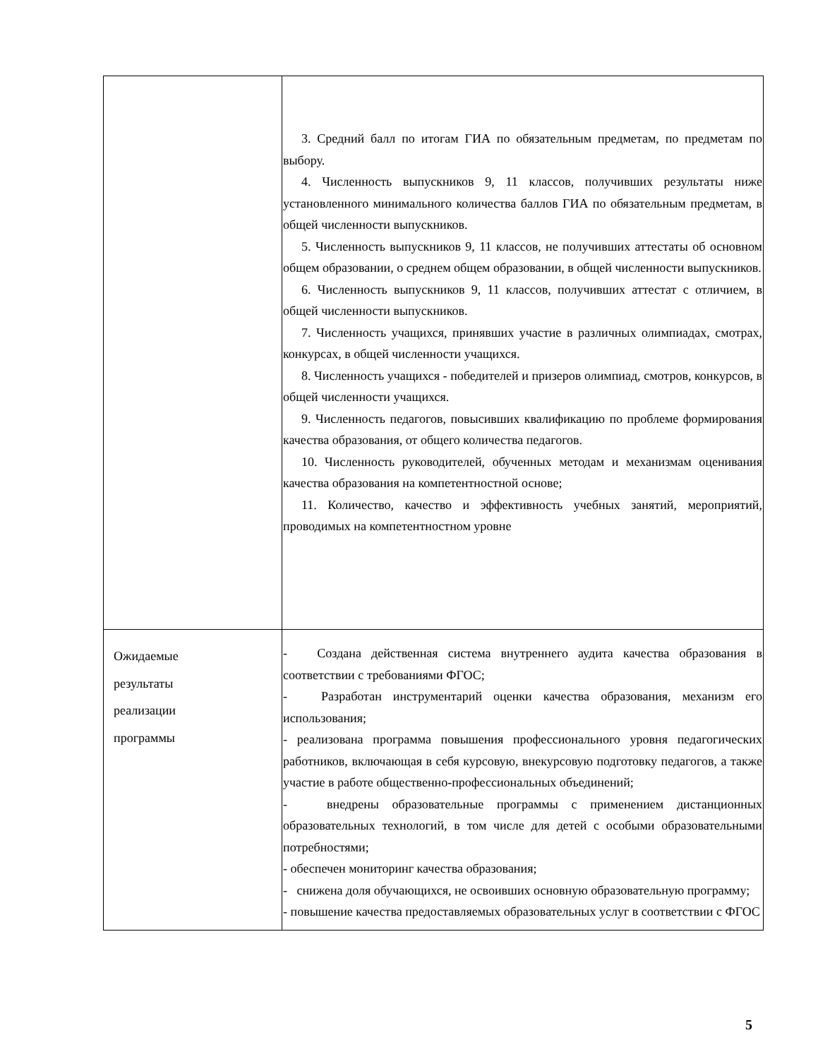| | 3. Средний балл по итогам ГИА по обязательным предметам, по предметам по выбору. 4. Численность выпускников 9, 11 классов, получивших результаты ниже установленного минимального количества баллов ГИА по обязательным предметам, в общей численности выпускников. 5. Численность выпускников 9, 11 классов, не получивших аттестаты об основном общем образовании, о среднем общем образовании, в общей численности выпускников. 6. Численность выпускников 9, 11 классов, получивших аттестат с отличием, в общей численности выпускников. 7. Численность учащихся, принявших участие в различных олимпиадах, смотрах, конкурсах, в общей численности учащихся. 8. Численность учащихся - победителей и призеров олимпиад, смотров, конкурсов, в общей численности учащихся. 9. Численность педагогов, повысивших квалификацию по проблеме формирования качества образования, от общего количества педагогов. 10. Численность руководителей, обученных методам и механизмам оценивания качества образования на компетентностной основе; 11. Количество, качество и эффективность учебных занятий, мероприятий, проводимых на компетентностном уровне |
| Ожидаемые результаты реализации программы | - Создана действенная система внутреннего аудита качества образования в соответствии с требованиями ФГОС; - Разработан инструментарий оценки качества образования, механизм его использования; - реализована программа повышения профессионального уровня педагогических работников, включающая в себя курсовую, внекурсовую подготовку педагогов, а также участие в работе общественно-профессиональных объединений; - внедрены образовательные программы с применением дистанционных образовательных технологий, в том числе для детей с особыми образовательными потребностями; - обеспечен мониторинг качества образования; - снижена доля обучающихся, не освоивших основную образовательную программу; - повышение качества предоставляемых образовательных услуг в соответствии с ФГОС |
5